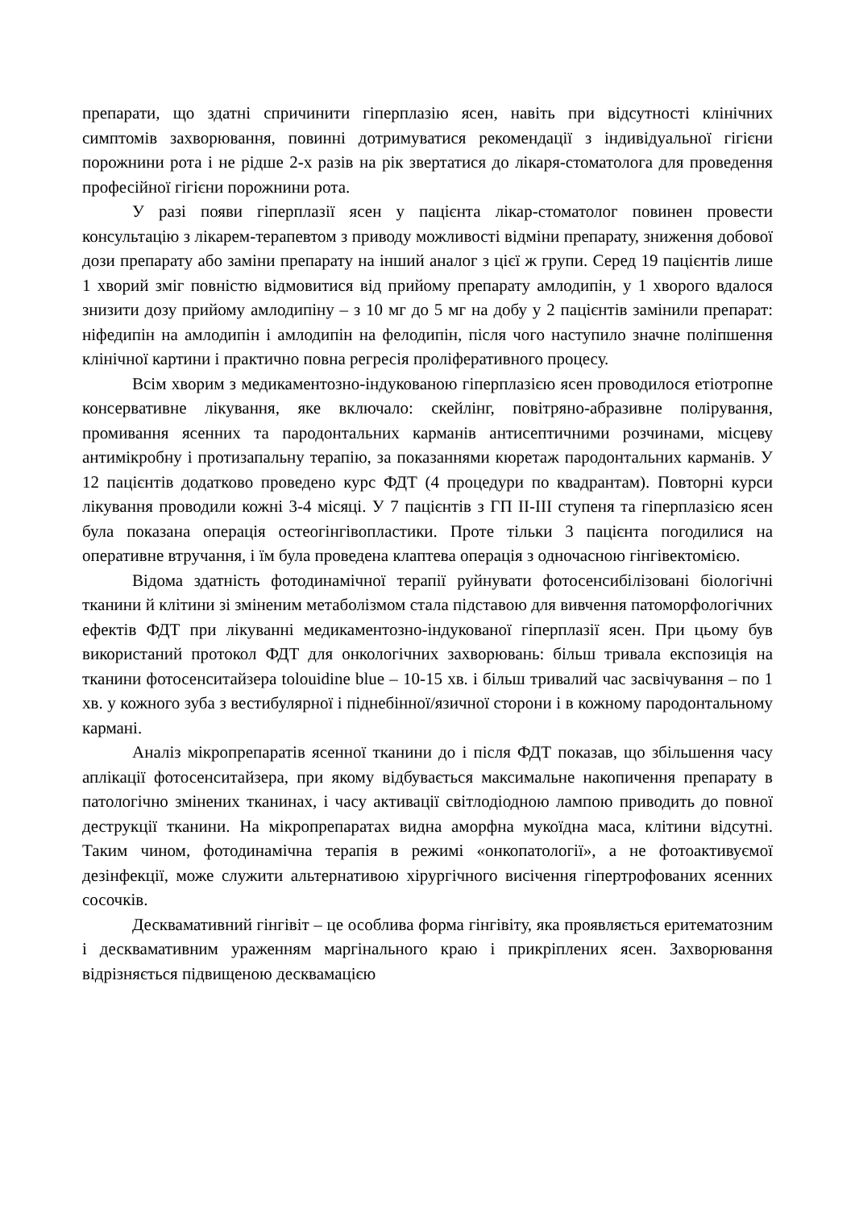препарати, що здатні спричинити гіперплазію ясен, навіть при відсутності клінічних симптомів захворювання, повинні дотримуватися рекомендації з індивідуальної гігієни порожнини рота і не рідше 2-х разів на рік звертатися до лікаря-стоматолога для проведення професійної гігієни порожнини рота.
У разі появи гіперплазії ясен у пацієнта лікар-стоматолог повинен провести консультацію з лікарем-терапевтом з приводу можливості відміни препарату, зниження добової дози препарату або заміни препарату на інший аналог з цієї ж групи. Серед 19 пацієнтів лише 1 хворий зміг повністю відмовитися від прийому препарату амлодипін, у 1 хворого вдалося знизити дозу прийому амлодипіну – з 10 мг до 5 мг на добу у 2 пацієнтів замінили препарат: ніфедипін на амлодипін і амлодипін на фелодипін, після чого наступило значне поліпшення клінічної картини і практично повна регресія проліферативного процесу.
Всім хворим з медикаментозно-індукованою гіперплазією ясен проводилося етіотропне консервативне лікування, яке включало: скейлінг, повітряно-абразивне полірування, промивання ясенних та пародонтальних карманів антисептичними розчинами, місцеву антимікробну і протизапальну терапію, за показаннями кюретаж пародонтальних карманів. У 12 пацієнтів додатково проведено курс ФДТ (4 процедури по квадрантам). Повторні курси лікування проводили кожні 3-4 місяці. У 7 пацієнтів з ГП II-III ступеня та гіперплазією ясен була показана операція остеогінгівопластики. Проте тільки 3 пацієнта погодилися на оперативне втручання, і їм була проведена клаптева операція з одночасною гінгівектомією.
Відома здатність фотодинамічної терапії руйнувати фотосенсибілізовані біологічні тканини й клітини зі зміненим метаболізмом стала підставою для вивчення патоморфологічних ефектів ФДТ при лікуванні медикаментозно-індукованої гіперплазії ясен. При цьому був використаний протокол ФДТ для онкологічних захворювань: більш тривала експозиція на тканини фотосенситайзера tolouidine blue – 10-15 хв. і більш тривалий час засвічування – по 1 хв. у кожного зуба з вестибулярної і піднебінної/язичної сторони і в кожному пародонтальному кармані.
Аналіз мікропрепаратів ясенної тканини до і після ФДТ показав, що збільшення часу аплікації фотосенситайзера, при якому відбувається максимальне накопичення препарату в патологічно змінених тканинах, і часу активації світлодіодною лампою приводить до повної деструкції тканини. На мікропрепаратах видна аморфна мукоїдна маса, клітини відсутні. Таким чином, фотодинамічна терапія в режимі «онкопатології», а не фотоактивуємої дезінфекції, може служити альтернативою хірургічного висічення гіпертрофованих ясенних сосочків.
Десквамативний гінгівіт – це особлива форма гінгівіту, яка проявляється еритематозним і десквамативним ураженням маргінального краю і прикріплених ясен. Захворювання відрізняється підвищеною десквамацією